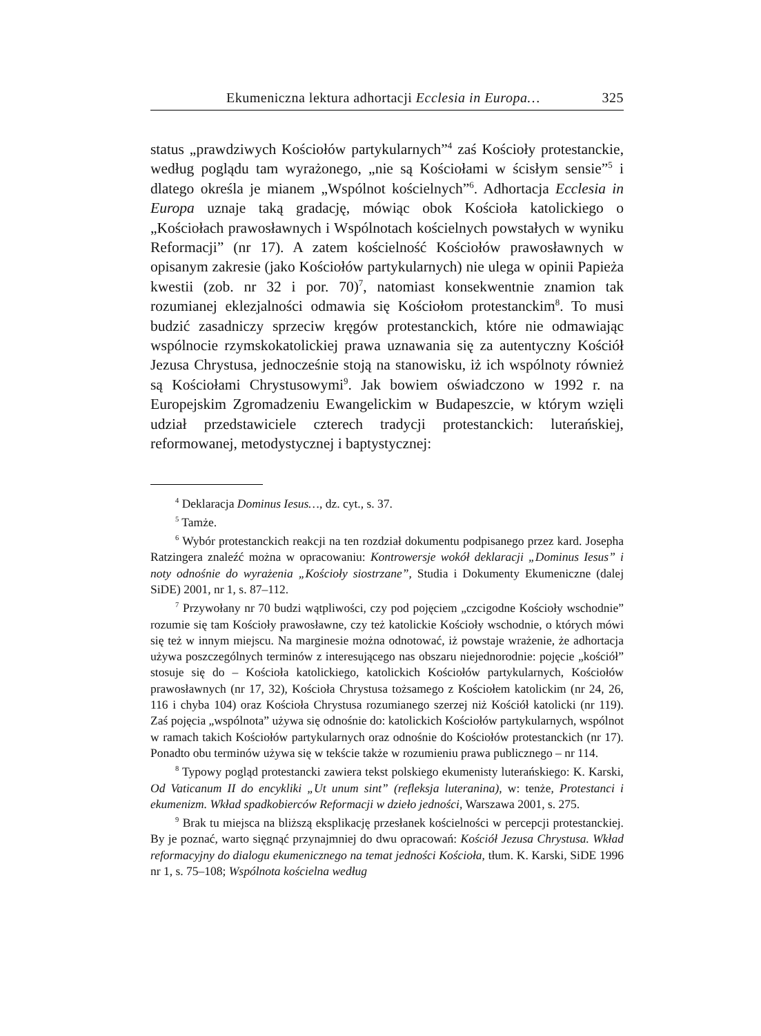Ekumeniczna lektura adhortacji Ecclesia in Europa… 325
status „prawdziwych Kościołów partykularnych”<sup>4</sup> zaś Kościoły protestanckie, według poglądu tam wyrażonego, „nie są Kościołami w ścisłym sensie”<sup>5</sup> i dlatego określa je mianem „Wspólnot kościelnych”<sup>6</sup>. Adhortacja Ecclesia in Europa uznaje taką gradację, mówiąc obok Kościoła katolickiego o „Kościołach prawosławnych i Wspólnotach kościelnych powstałych w wyniku Reformacji” (nr 17). A zatem kościelność Kościołów prawosławnych w opisanym zakresie (jako Kościołów partykularnych) nie ulega w opinii Papieża kwestii (zob. nr 32 i por. 70)<sup>7</sup>, natomiast konsekwentnie znamion tak rozumianej eklezjalności odmawia się Kościołom protestanckim<sup>8</sup>. To musi budzić zasadniczy sprzeciw kręgów protestanckich, które nie odmawiając wspólnocie rzymskokatolickiej prawa uznawania się za autentyczny Kościół Jezusa Chrystusa, jednocześnie stoją na stanowisku, iż ich wspólnoty również są Kościołami Chrystusowymi<sup>9</sup>. Jak bowiem oświadczono w 1992 r. na Europejskim Zgromadzeniu Ewangelickim w Budapeszcie, w którym wzięli udział przedstawiciele czterech tradycji protestanckich: luterańskiej, reformowanej, metodystycznej i baptystycznej:
<sup>4</sup> Deklaracja Dominus Iesus…, dz. cyt., s. 37.
<sup>5</sup> Tamże.
<sup>6</sup> Wybór protestanckich reakcji na ten rozdział dokumentu podpisanego przez kard. Josepha Ratzingera znaleźć można w opracowaniu: Kontrowersje wokół deklaracji „Dominus Iesus” i noty odnośnie do wyrażenia „Kościoły siostrzane”, Studia i Dokumenty Ekumeniczne (dalej SiDE) 2001, nr 1, s. 87–112.
<sup>7</sup> Przywołany nr 70 budzi wątpliwości, czy pod pojęciem „czcigodne Kościoły wschodnie” rozumie się tam Kościoły prawosławne, czy też katolickie Kościoły wschodnie, o których mówi się też w innym miejscu. Na marginesie można odnotować, iż powstaje wrażenie, że adhortacja używa poszczególnych terminów z interesującego nas obszaru niejednorodnie: pojęcie „kościół” stosuje się do – Kościoła katolickiego, katolickich Kościołów partykularnych, Kościołów prawosławnych (nr 17, 32), Kościoła Chrystusa tożsamego z Kościołem katolickim (nr 24, 26, 116 i chyba 104) oraz Kościoła Chrystusa rozumianego szerzej niż Kościół katolicki (nr 119). Zaś pojęcia „wspólnota” używa się odnośnie do: katolickich Kościołów partykularnych, wspólnot w ramach takich Kościołów partykularnych oraz odnośnie do Kościołów protestanckich (nr 17). Ponadto obu terminów używa się w tekście także w rozumieniu prawa publicznego – nr 114.
<sup>8</sup> Typowy pogląd protestancki zawiera tekst polskiego ekumenisty luterańskiego: K. Karski, Od Vaticanum II do encykliki „Ut unum sint” (refleksja luteranina), w: tenże, Protestanci i ekumenizm. Wkład spadkobierców Reformacji w dzieło jedności, Warszawa 2001, s. 275.
<sup>9</sup> Brak tu miejsca na bliższą eksplikację przesłanek kościelności w percepcji protestanckiej. By je poznać, warto sięgnąć przynajmniej do dwu opracowań: Kościół Jezusa Chrystusa. Wkład reformacyjny do dialogu ekumenicznego na temat jedności Kościoła, tłum. K. Karski, SiDE 1996 nr 1, s. 75–108; Wspólnota kościelna według